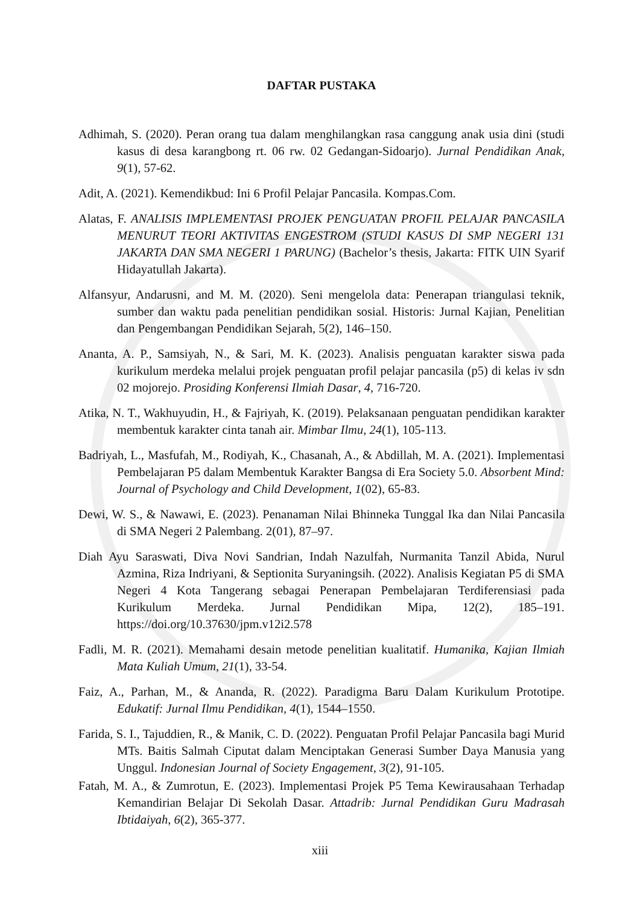DAFTAR PUSTAKA
Adhimah, S. (2020). Peran orang tua dalam menghilangkan rasa canggung anak usia dini (studi kasus di desa karangbong rt. 06 rw. 02 Gedangan-Sidoarjo). Jurnal Pendidikan Anak, 9(1), 57-62.
Adit, A. (2021). Kemendikbud: Ini 6 Profil Pelajar Pancasila. Kompas.Com.
Alatas, F. ANALISIS IMPLEMENTASI PROJEK PENGUATAN PROFIL PELAJAR PANCASILA MENURUT TEORI AKTIVITAS ENGESTROM (STUDI KASUS DI SMP NEGERI 131 JAKARTA DAN SMA NEGERI 1 PARUNG) (Bachelor’s thesis, Jakarta: FITK UIN Syarif Hidayatullah Jakarta).
Alfansyur, Andarusni, and M. M. (2020). Seni mengelola data: Penerapan triangulasi teknik, sumber dan waktu pada penelitian pendidikan sosial. Historis: Jurnal Kajian, Penelitian dan Pengembangan Pendidikan Sejarah, 5(2), 146–150.
Ananta, A. P., Samsiyah, N., & Sari, M. K. (2023). Analisis penguatan karakter siswa pada kurikulum merdeka melalui projek penguatan profil pelajar pancasila (p5) di kelas iv sdn 02 mojorejo. Prosiding Konferensi Ilmiah Dasar, 4, 716-720.
Atika, N. T., Wakhuyudin, H., & Fajriyah, K. (2019). Pelaksanaan penguatan pendidikan karakter membentuk karakter cinta tanah air. Mimbar Ilmu, 24(1), 105-113.
Badriyah, L., Masfufah, M., Rodiyah, K., Chasanah, A., & Abdillah, M. A. (2021). Implementasi Pembelajaran P5 dalam Membentuk Karakter Bangsa di Era Society 5.0. Absorbent Mind: Journal of Psychology and Child Development, 1(02), 65-83.
Dewi, W. S., & Nawawi, E. (2023). Penanaman Nilai Bhinneka Tunggal Ika dan Nilai Pancasila di SMA Negeri 2 Palembang. 2(01), 87–97.
Diah Ayu Saraswati, Diva Novi Sandrian, Indah Nazulfah, Nurmanita Tanzil Abida, Nurul Azmina, Riza Indriyani, & Septionita Suryaningsih. (2022). Analisis Kegiatan P5 di SMA Negeri 4 Kota Tangerang sebagai Penerapan Pembelajaran Terdiferensiasi pada Kurikulum Merdeka. Jurnal Pendidikan Mipa, 12(2), 185–191. https://doi.org/10.37630/jpm.v12i2.578
Fadli, M. R. (2021). Memahami desain metode penelitian kualitatif. Humanika, Kajian Ilmiah Mata Kuliah Umum, 21(1), 33-54.
Faiz, A., Parhan, M., & Ananda, R. (2022). Paradigma Baru Dalam Kurikulum Prototipe. Edukatif: Jurnal Ilmu Pendidikan, 4(1), 1544–1550.
Farida, S. I., Tajuddien, R., & Manik, C. D. (2022). Penguatan Profil Pelajar Pancasila bagi Murid MTs. Baitis Salmah Ciputat dalam Menciptakan Generasi Sumber Daya Manusia yang Unggul. Indonesian Journal of Society Engagement, 3(2), 91-105.
Fatah, M. A., & Zumrotun, E. (2023). Implementasi Projek P5 Tema Kewirausahaan Terhadap Kemandirian Belajar Di Sekolah Dasar. Attadrib: Jurnal Pendidikan Guru Madrasah Ibtidaiyah, 6(2), 365-377.
xiii